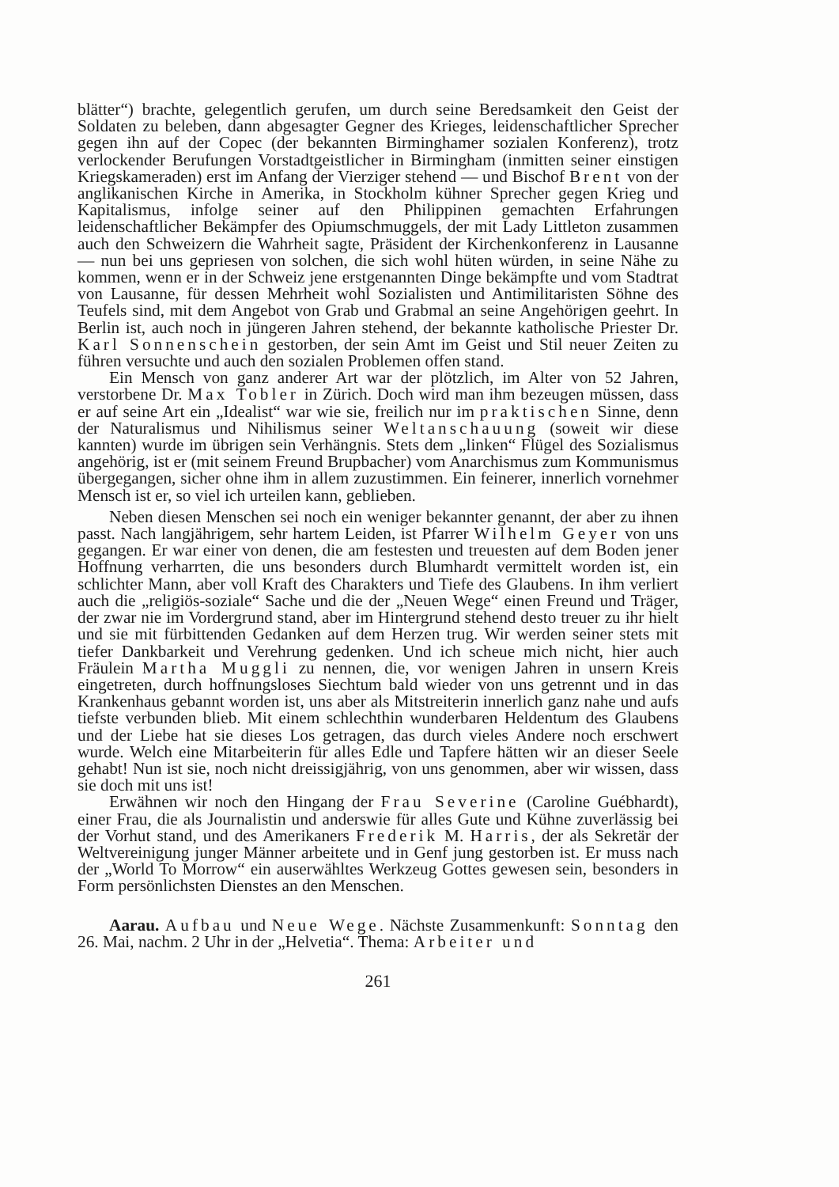blätter“) brachte, gelegentlich gerufen, um durch seine Beredsamkeit den Geist der Soldaten zu beleben, dann abgesagter Gegner des Krieges, leidenschaftlicher Sprecher gegen ihn auf der Copec (der bekannten Birminghamer sozialen Konferenz), trotz verlockender Berufungen Vorstadtgeistlicher in Birmingham (inmitten seiner einstigen Kriegskameraden) erst im Anfang der Vierziger stehend — und Bischof Brent von der anglikanischen Kirche in Amerika, in Stockholm kühner Sprecher gegen Krieg und Kapitalismus, infolge seiner auf den Philippinen gemachten Erfahrungen leidenschaftlicher Bekämpfer des Opiumschmuggels, der mit Lady Littleton zusammen auch den Schweizern die Wahrheit sagte, Präsident der Kirchenkonferenz in Lausanne — nun bei uns gepriesen von solchen, die sich wohl hüten würden, in seine Nähe zu kommen, wenn er in der Schweiz jene erstgenannten Dinge bekämpfte und vom Stadtrat von Lausanne, für dessen Mehrheit wohl Sozialisten und Antimilitaristen Söhne des Teufels sind, mit dem Angebot von Grab und Grabmal an seine Angehörigen geehrt. In Berlin ist, auch noch in jüngeren Jahren stehend, der bekannte katholische Priester Dr. Karl Sonnenschein gestorben, der sein Amt im Geist und Stil neuer Zeiten zu führen versuchte und auch den sozialen Problemen offen stand.
Ein Mensch von ganz anderer Art war der plötzlich, im Alter von 52 Jahren, verstorbene Dr. Max Tobler in Zürich. Doch wird man ihm bezeugen müssen, dass er auf seine Art ein „Idealist“ war wie sie, freilich nur im praktischen Sinne, denn der Naturalismus und Nihilismus seiner Weltanschauung (soweit wir diese kannten) wurde im übrigen sein Verhängnis. Stets dem „linken“ Flügel des Sozialismus angehörig, ist er (mit seinem Freund Brupbacher) vom Anarchismus zum Kommunismus übergegangen, sicher ohne ihm in allem zuzustimmen. Ein feinerer, innerlich vornehmer Mensch ist er, so viel ich urteilen kann, geblieben.
Neben diesen Menschen sei noch ein weniger bekannter genannt, der aber zu ihnen passt. Nach langjährigem, sehr hartem Leiden, ist Pfarrer Wilhelm Geyer von uns gegangen. Er war einer von denen, die am festesten und treuesten auf dem Boden jener Hoffnung verharrten, die uns besonders durch Blumhardt vermittelt worden ist, ein schlichter Mann, aber voll Kraft des Charakters und Tiefe des Glaubens. In ihm verliert auch die „religiös-soziale“ Sache und die der „Neuen Wege“ einen Freund und Träger, der zwar nie im Vordergrund stand, aber im Hintergrund stehend desto treuer zu ihr hielt und sie mit fürbittenden Gedanken auf dem Herzen trug. Wir werden seiner stets mit tiefer Dankbarkeit und Verehrung gedenken. Und ich scheue mich nicht, hier auch Fräulein Martha Muggli zu nennen, die, vor wenigen Jahren in unsern Kreis eingetreten, durch hoffnungsloses Siechtum bald wieder von uns getrennt und in das Krankenhaus gebannt worden ist, uns aber als Mitstreiterin innerlich ganz nahe und aufs tiefste verbunden blieb. Mit einem schlechthin wunderbaren Heldentum des Glaubens und der Liebe hat sie dieses Los getragen, das durch vieles Andere noch erschwert wurde. Welch eine Mitarbeiterin für alles Edle und Tapfere hätten wir an dieser Seele gehabt! Nun ist sie, noch nicht dreissigjährig, von uns genommen, aber wir wissen, dass sie doch mit uns ist!
Erwähnen wir noch den Hingang der Frau Severine (Caroline Guébhardt), einer Frau, die als Journalistin und anderswie für alles Gute und Kühne zuverlässig bei der Vorhut stand, und des Amerikaners Frederik M. Harris, der als Sekretär der Weltvereinigung junger Männer arbeitete und in Genf jung gestorben ist. Er muss nach der „World To Morrow“ ein auserwähltes Werkzeug Gottes gewesen sein, besonders in Form persönlichsten Dienstes an den Menschen.
Aarau. Aufbau und Neue Wege. Nächste Zusammenkunft: Sonntag den 26. Mai, nachm. 2 Uhr in der „Helvetia“. Thema: Arbeiter und
261